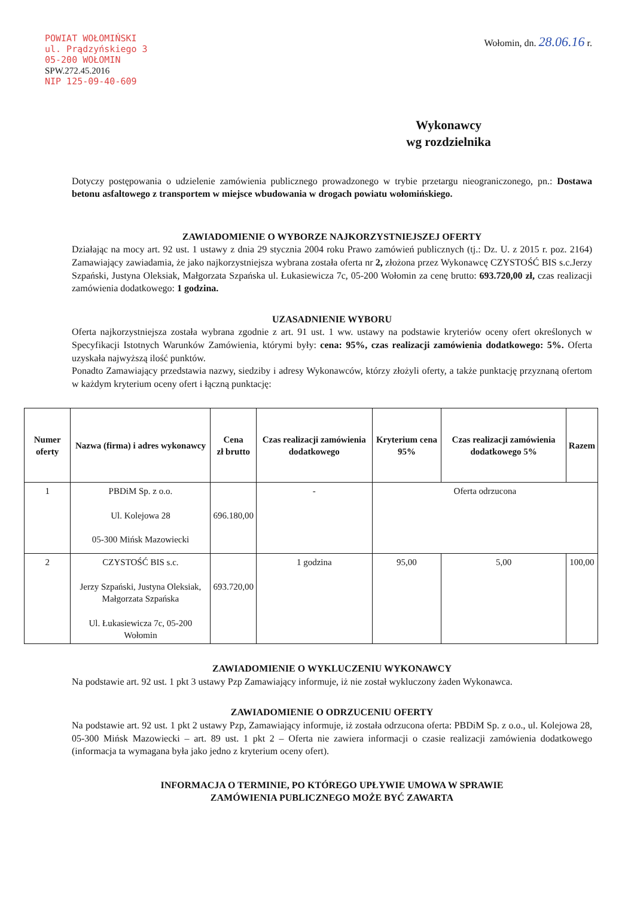POWIAT WOŁOMIŃSKI
ul. Prądzyńskiego 3
05-200 WOŁOMIN
SPW.272.45.2016
NIP 125-09-40-609
Wołomin, dn. 28.06.16 r.
Wykonawcy
wg rozdzielnika
Dotyczy postępowania o udzielenie zamówienia publicznego prowadzonego w trybie przetargu nieograniczonego, pn.: Dostawa betonu asfaltowego z transportem w miejsce wbudowania w drogach powiatu wołomińskiego.
ZAWIADOMIENIE O WYBORZE NAJKORZYSTNIEJSZEJ OFERTY
Działając na mocy art. 92 ust. 1 ustawy z dnia 29 stycznia 2004 roku Prawo zamówień publicznych (tj.: Dz. U. z 2015 r. poz. 2164) Zamawiający zawiadamia, że jako najkorzystniejsza wybrana została oferta nr 2, złożona przez Wykonawcę CZYSTOŚĆ BIS s.c.Jerzy Szpański, Justyna Oleksiak, Małgorzata Szpańska ul. Łukasiewicza 7c, 05-200 Wołomin za cenę brutto: 693.720,00 zł, czas realizacji zamówienia dodatkowego: 1 godzina.
UZASADNIENIE WYBORU
Oferta najkorzystniejsza została wybrana zgodnie z art. 91 ust. 1 ww. ustawy na podstawie kryteriów oceny ofert określonych w Specyfikacji Istotnych Warunków Zamówienia, którymi były: cena: 95%, czas realizacji zamówienia dodatkowego: 5%. Oferta uzyskała najwyższą ilość punktów.
Ponadto Zamawiający przedstawia nazwy, siedziby i adresy Wykonawców, którzy złożyli oferty, a także punktację przyznaną ofertom w każdym kryterium oceny ofert i łączną punktację:
| Numer oferty | Nazwa (firma) i adres wykonawcy | Cena zł brutto | Czas realizacji zamówienia dodatkowego | Kryterium cena 95% | Czas realizacji zamówienia dodatkowego 5% | Razem |
| --- | --- | --- | --- | --- | --- | --- |
| 1 | PBDiM Sp. z o.o. Ul. Kolejowa 28 05-300 Mińsk Mazowiecki | 696.180,00 | - | Oferta odrzucona | | |
| 2 | CZYSTOŚĆ BIS s.c. Jerzy Szpański, Justyna Oleksiak, Małgorzata Szpańska Ul. Łukasiewicza 7c, 05-200 Wołomin | 693.720,00 | 1 godzina | 95,00 | 5,00 | 100,00 |
ZAWIADOMIENIE O WYKLUCZENIU WYKONAWCY
Na podstawie art. 92 ust. 1 pkt 3 ustawy Pzp Zamawiający informuje, iż nie został wykluczony żaden Wykonawca.
ZAWIADOMIENIE O ODRZUCENIU OFERTY
Na podstawie art. 92 ust. 1 pkt 2 ustawy Pzp, Zamawiający informuje, iż została odrzucona oferta: PBDiM Sp. z o.o., ul. Kolejowa 28, 05-300 Mińsk Mazowiecki – art. 89 ust. 1 pkt 2 – Oferta nie zawiera informacji o czasie realizacji zamówienia dodatkowego (informacja ta wymagana była jako jedno z kryterium oceny ofert).
INFORMACJA O TERMINIE, PO KTÓREGO UPŁYWIE UMOWA W SPRAWIE
ZAMÓWIENIA PUBLICZNEGO MOŻE BYĆ ZAWARTA